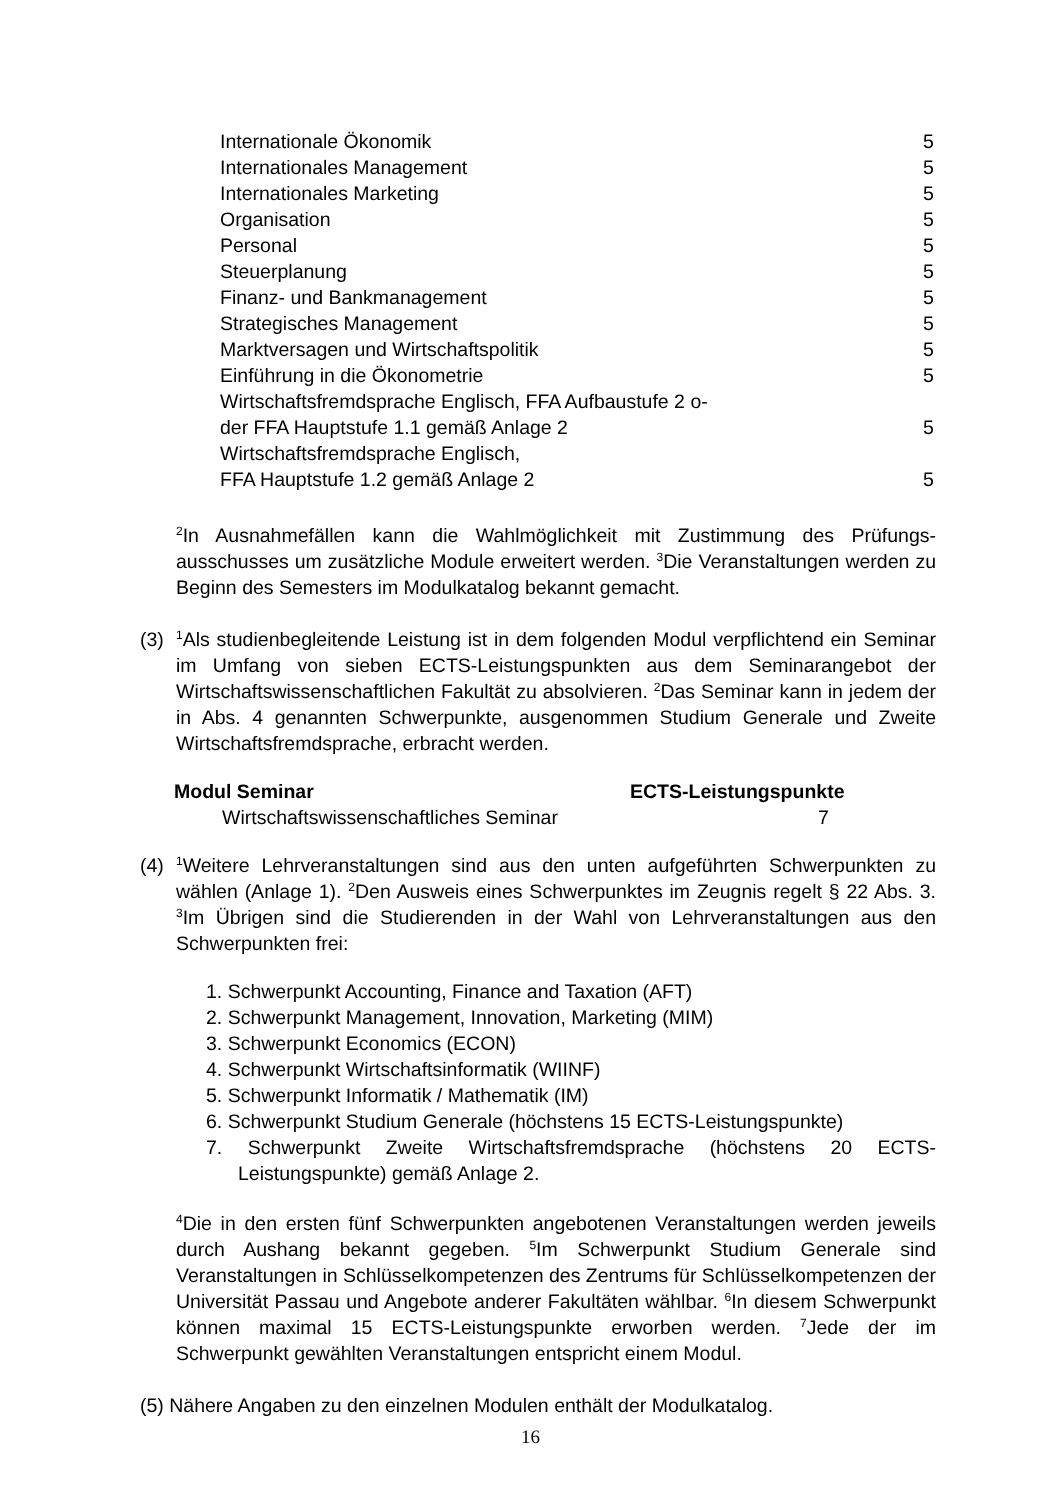| Internationale Ökonomik | 5 |
| Internationales Management | 5 |
| Internationales Marketing | 5 |
| Organisation | 5 |
| Personal | 5 |
| Steuerplanung | 5 |
| Finanz- und Bankmanagement | 5 |
| Strategisches Management | 5 |
| Marktversagen und Wirtschaftspolitik | 5 |
| Einführung in die Ökonometrie | 5 |
| Wirtschaftsfremdsprache Englisch, FFA Aufbaustufe 2 o- der FFA Hauptstufe 1.1 gemäß Anlage 2 | 5 |
| Wirtschaftsfremdsprache Englisch, FFA Hauptstufe 1.2 gemäß Anlage 2 | 5 |
<sup>2</sup> In Ausnahmefällen kann die Wahlmöglichkeit mit Zustimmung des Prüfungs­ausschusses um zusätzliche Module erweitert werden. <sup>3</sup>Die Veranstaltungen werden zu Beginn des Semesters im Modulkatalog bekannt gemacht.
(3)
<sup>1</sup> Als studienbegleitende Leistung ist in dem folgenden Modul verpflichtend ein Seminar im Umfang von sieben ECTS-Leistungspunkten aus dem Seminaran­gebot der Wirtschaftswissenschaftlichen Fakultät zu absolvieren. <sup>2</sup>Das Seminar kann in jedem der in Abs. 4 genannten Schwerpunkte, ausgenommen Studium Generale und Zweite Wirtschaftsfremdsprache, erbracht werden.
| Modul Seminar | ECTS-Leistungspunkte |
| --- | --- |
| Wirtschaftswissenschaftliches Seminar | 7 |
(4)
<sup>1</sup> Weitere Lehrveranstaltungen sind aus den unten aufgeführten Schwerpunkten zu wählen (Anlage 1). <sup>2</sup>Den Ausweis eines Schwerpunktes im Zeugnis regelt § 22 Abs. 3. <sup>3</sup>Im Übrigen sind die Studierenden in der Wahl von Lehrveranstaltun­gen aus den Schwerpunkten frei:
1. Schwerpunkt Accounting, Finance and Taxation (AFT)
2. Schwerpunkt Management, Innovation, Marketing (MIM)
3. Schwerpunkt Economics (ECON)
4. Schwerpunkt Wirtschaftsinformatik (WIINF)
5. Schwerpunkt Informatik / Mathematik (IM)
6. Schwerpunkt Studium Generale (höchstens 15 ECTS-Leistungspunkte)
7. Schwerpunkt Zweite Wirtschaftsfremdsprache (höchstens 20 ECTS-Leistungspunkte) gemäß Anlage 2.
<sup>4</sup> Die in den ersten fünf Schwerpunkten angebotenen Veranstaltungen werden jeweils durch Aushang bekannt gegeben. <sup>5</sup>Im Schwerpunkt Studium Generale sind Veranstaltungen in Schlüsselkompetenzen des Zentrums für Schlüssel­kompetenzen der Universität Passau und Angebote anderer Fakultäten wähl­bar. <sup>6</sup>In diesem Schwerpunkt können maximal 15 ECTS-Leistungspunkte er­worben werden. <sup>7</sup>Jede der im Schwerpunkt gewählten Veranstaltungen ent­spricht einem Modul.
(5) Nähere Angaben zu den einzelnen Modulen enthält der Modulkatalog.
16